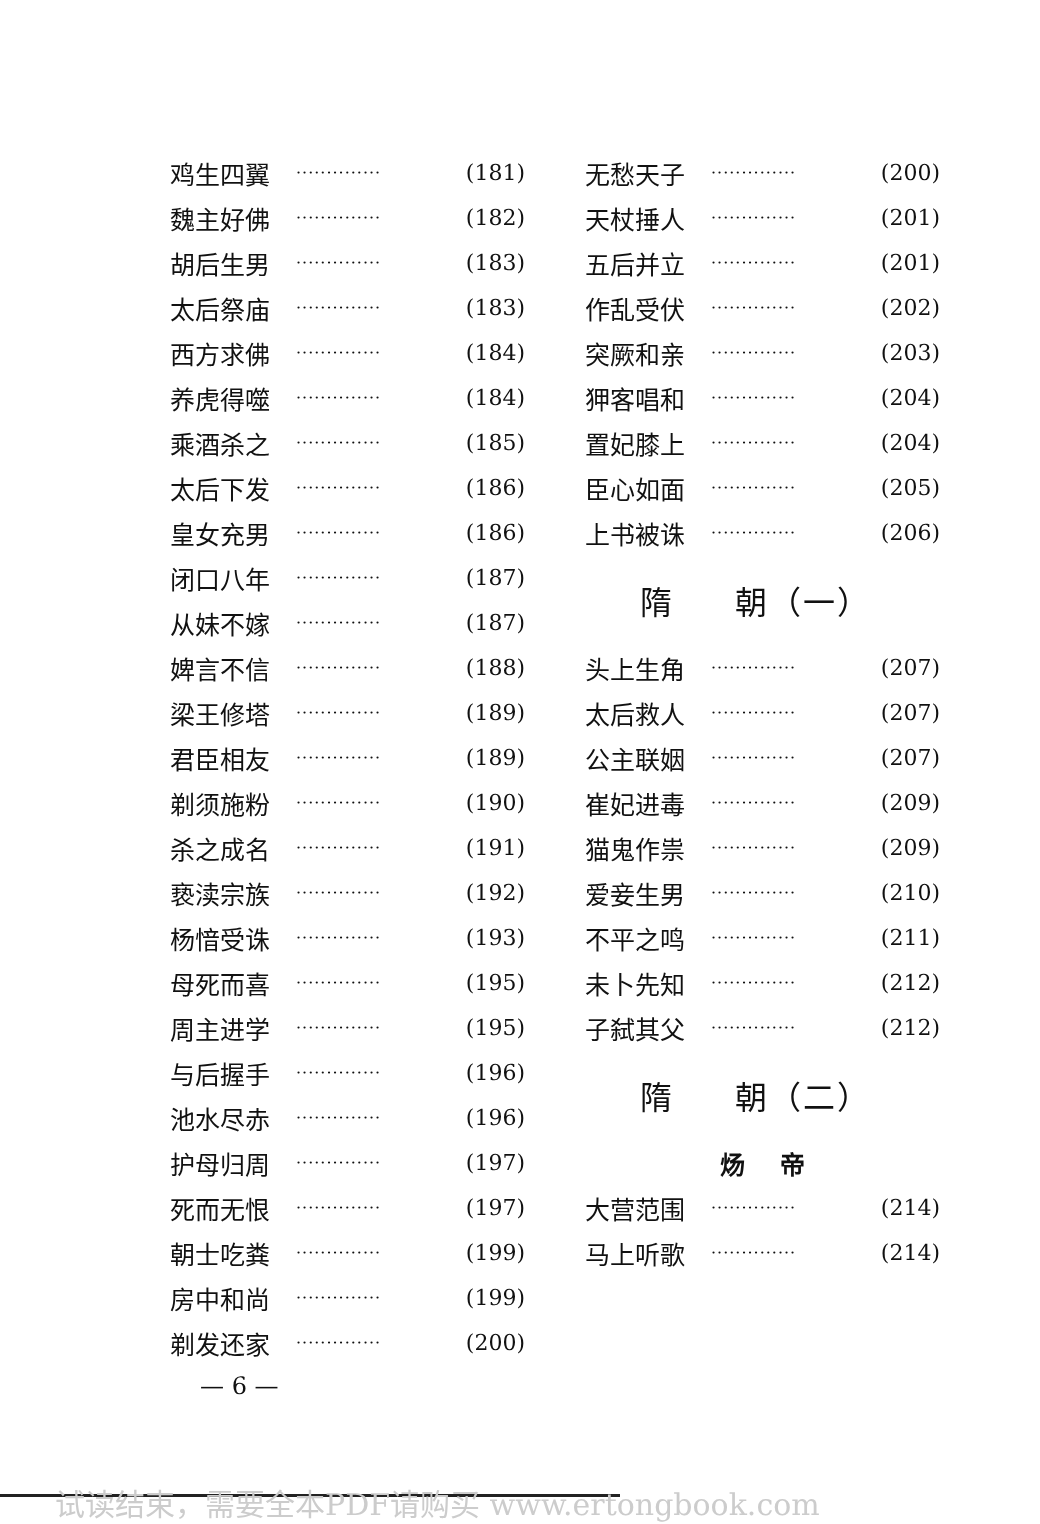鸡生四翼 ·············· (181)
魏主好佛 ·············· (182)
胡后生男 ·············· (183)
太后祭庙 ·············· (183)
西方求佛 ·············· (184)
养虎得噬 ·············· (184)
乘酒杀之 ·············· (185)
太后下发 ·············· (186)
皇女充男 ·············· (186)
闭口八年 ·············· (187)
从妹不嫁 ·············· (187)
婢言不信 ·············· (188)
梁王修塔 ·············· (189)
君臣相友 ·············· (189)
剃须施粉 ·············· (190)
杀之成名 ·············· (191)
亵渎宗族 ·············· (192)
杨愔受诛 ·············· (193)
母死而喜 ·············· (195)
周主进学 ·············· (195)
与后握手 ·············· (196)
池水尽赤 ·············· (196)
护母归周 ·············· (197)
死而无恨 ·············· (197)
朝士吃粪 ·············· (199)
房中和尚 ·············· (199)
剃发还家 ·············· (200)
无愁天子 ·············· (200)
天杖捶人 ·············· (201)
五后并立 ·············· (201)
作乱受伏 ·············· (202)
突厥和亲 ·············· (203)
狎客唱和 ·············· (204)
置妃膝上 ·············· (204)
臣心如面 ·············· (205)
上书被诛 ·············· (206)
隋 朝（一）
头上生角 ·············· (207)
太后救人 ·············· (207)
公主联姻 ·············· (207)
崔妃进毒 ·············· (209)
猫鬼作祟 ·············· (209)
爱妾生男 ·············· (210)
不平之鸣 ·············· (211)
未卜先知 ·············· (212)
子弑其父 ·············· (212)
隋 朝（二）
炀 帝
大营范围 ·············· (214)
马上听歌 ·············· (214)
— 6 —
试读结束，需要全本PDF请购买 www.ertongbook.com